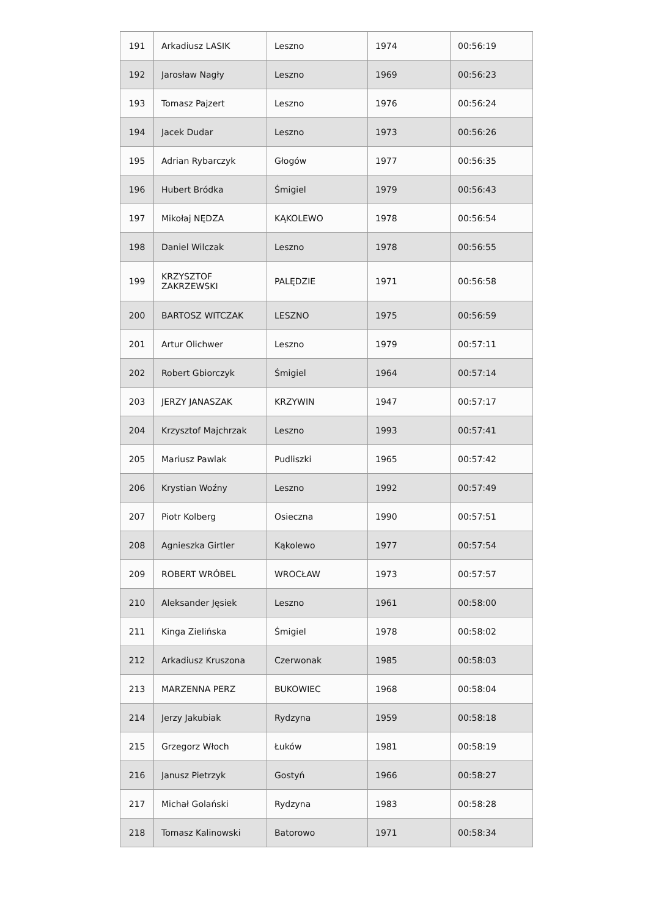| 191 | Arkadiusz LASIK | Leszno | 1974 | 00:56:19 |
| 192 | Jarosław Nagły | Leszno | 1969 | 00:56:23 |
| 193 | Tomasz Pajzert | Leszno | 1976 | 00:56:24 |
| 194 | Jacek Dudar | Leszno | 1973 | 00:56:26 |
| 195 | Adrian Rybarczyk | Głogów | 1977 | 00:56:35 |
| 196 | Hubert Bródka | Śmigiel | 1979 | 00:56:43 |
| 197 | Mikołaj NĘDZA | KĄKOLEWO | 1978 | 00:56:54 |
| 198 | Daniel Wilczak | Leszno | 1978 | 00:56:55 |
| 199 | KRZYSZTOF ZAKRZEWSKI | PALĘDZIE | 1971 | 00:56:58 |
| 200 | BARTOSZ WITCZAK | LESZNO | 1975 | 00:56:59 |
| 201 | Artur Olichwer | Leszno | 1979 | 00:57:11 |
| 202 | Robert Gbiorczyk | Śmigiel | 1964 | 00:57:14 |
| 203 | JERZY JANASZAK | KRZYWIN | 1947 | 00:57:17 |
| 204 | Krzysztof Majchrzak | Leszno | 1993 | 00:57:41 |
| 205 | Mariusz Pawlak | Pudliszki | 1965 | 00:57:42 |
| 206 | Krystian Woźny | Leszno | 1992 | 00:57:49 |
| 207 | Piotr Kolberg | Osieczna | 1990 | 00:57:51 |
| 208 | Agnieszka Girtler | Kąkolewo | 1977 | 00:57:54 |
| 209 | ROBERT WRÓBEL | WROCŁAW | 1973 | 00:57:57 |
| 210 | Aleksander Jęsiek | Leszno | 1961 | 00:58:00 |
| 211 | Kinga Zielińska | Śmigiel | 1978 | 00:58:02 |
| 212 | Arkadiusz Kruszona | Czerwonak | 1985 | 00:58:03 |
| 213 | MARZENNA PERZ | BUKOWIEC | 1968 | 00:58:04 |
| 214 | Jerzy Jakubiak | Rydzyna | 1959 | 00:58:18 |
| 215 | Grzegorz Włoch | Łuków | 1981 | 00:58:19 |
| 216 | Janusz Pietrzyk | Gostyń | 1966 | 00:58:27 |
| 217 | Michał Golański | Rydzyna | 1983 | 00:58:28 |
| 218 | Tomasz Kalinowski | Batorowo | 1971 | 00:58:34 |